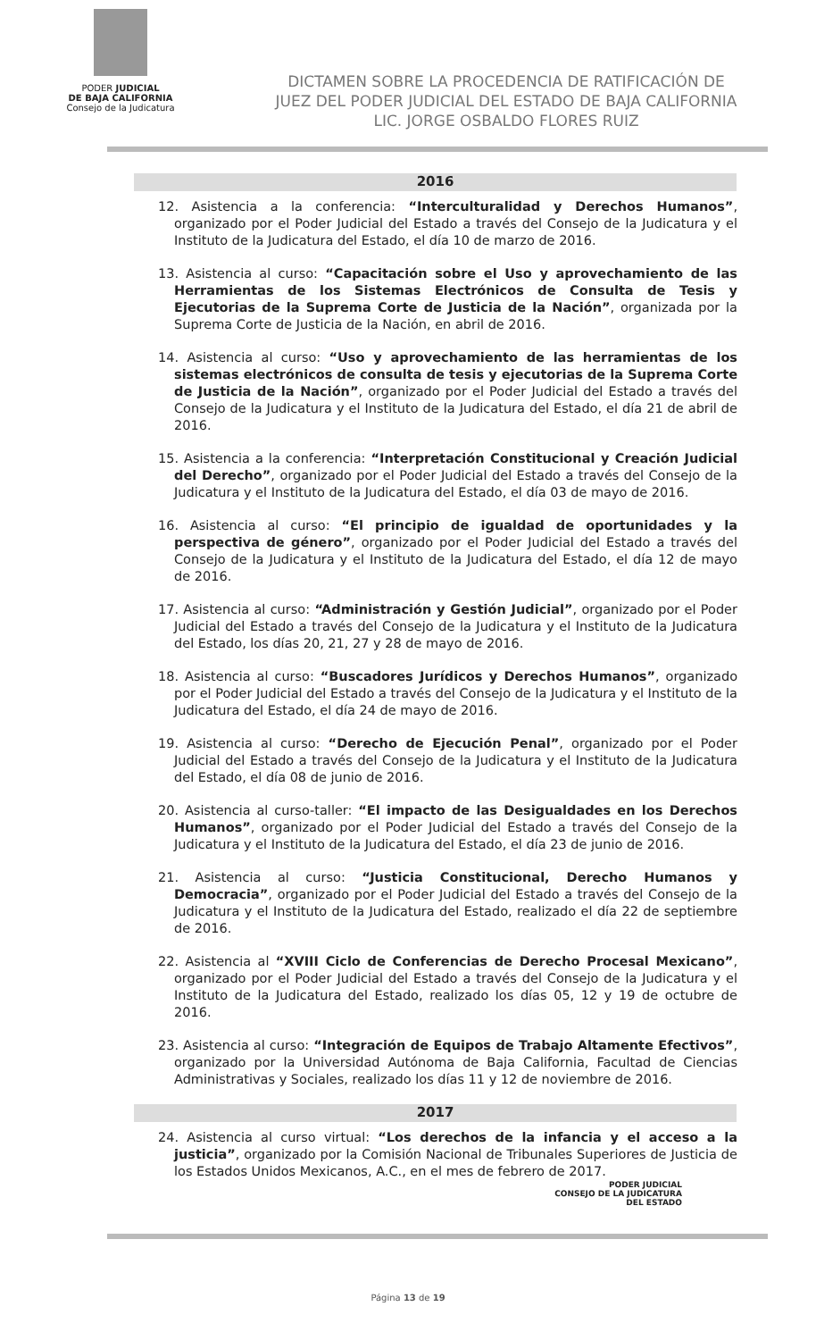PODER JUDICIAL
DE BAJA CALIFORNIA
Consejo de la Judicatura
DICTAMEN SOBRE LA PROCEDENCIA DE RATIFICACIÓN DE
JUEZ DEL PODER JUDICIAL DEL ESTADO DE BAJA CALIFORNIA
LIC. JORGE OSBALDO FLORES RUIZ
2016
12. Asistencia a la conferencia: “Interculturalidad y Derechos Humanos”, organizado por el Poder Judicial del Estado a través del Consejo de la Judicatura y el Instituto de la Judicatura del Estado, el día 10 de marzo de 2016.
13. Asistencia al curso: “Capacitación sobre el Uso y aprovechamiento de las Herramientas de los Sistemas Electrónicos de Consulta de Tesis y Ejecutorias de la Suprema Corte de Justicia de la Nación”, organizada por la Suprema Corte de Justicia de la Nación, en abril de 2016.
14. Asistencia al curso: “Uso y aprovechamiento de las herramientas de los sistemas electrónicos de consulta de tesis y ejecutorias de la Suprema Corte de Justicia de la Nación”, organizado por el Poder Judicial del Estado a través del Consejo de la Judicatura y el Instituto de la Judicatura del Estado, el día 21 de abril de 2016.
15. Asistencia a la conferencia: “Interpretación Constitucional y Creación Judicial del Derecho”, organizado por el Poder Judicial del Estado a través del Consejo de la Judicatura y el Instituto de la Judicatura del Estado, el día 03 de mayo de 2016.
16. Asistencia al curso: “El principio de igualdad de oportunidades y la perspectiva de género”, organizado por el Poder Judicial del Estado a través del Consejo de la Judicatura y el Instituto de la Judicatura del Estado, el día 12 de mayo de 2016.
17. Asistencia al curso: “Administración y Gestión Judicial”, organizado por el Poder Judicial del Estado a través del Consejo de la Judicatura y el Instituto de la Judicatura del Estado, los días 20, 21, 27 y 28 de mayo de 2016.
18. Asistencia al curso: “Buscadores Jurídicos y Derechos Humanos”, organizado por el Poder Judicial del Estado a través del Consejo de la Judicatura y el Instituto de la Judicatura del Estado, el día 24 de mayo de 2016.
19. Asistencia al curso: “Derecho de Ejecución Penal”, organizado por el Poder Judicial del Estado a través del Consejo de la Judicatura y el Instituto de la Judicatura del Estado, el día 08 de junio de 2016.
20. Asistencia al curso-taller: “El impacto de las Desigualdades en los Derechos Humanos”, organizado por el Poder Judicial del Estado a través del Consejo de la Judicatura y el Instituto de la Judicatura del Estado, el día 23 de junio de 2016.
21. Asistencia al curso: “Justicia Constitucional, Derecho Humanos y Democracia”, organizado por el Poder Judicial del Estado a través del Consejo de la Judicatura y el Instituto de la Judicatura del Estado, realizado el día 22 de septiembre de 2016.
22. Asistencia al “XVIII Ciclo de Conferencias de Derecho Procesal Mexicano”, organizado por el Poder Judicial del Estado a través del Consejo de la Judicatura y el Instituto de la Judicatura del Estado, realizado los días 05, 12 y 19 de octubre de 2016.
23. Asistencia al curso: “Integración de Equipos de Trabajo Altamente Efectivos”, organizado por la Universidad Autónoma de Baja California, Facultad de Ciencias Administrativas y Sociales, realizado los días 11 y 12 de noviembre de 2016.
2017
24. Asistencia al curso virtual: “Los derechos de la infancia y el acceso a la justicia”, organizado por la Comisión Nacional de Tribunales Superiores de Justicia de los Estados Unidos Mexicanos, A.C., en el mes de febrero de 2017.
PODER JUDICIAL
CONSEJO DE LA JUDICATURA
DEL ESTADO
Página 13 de 19